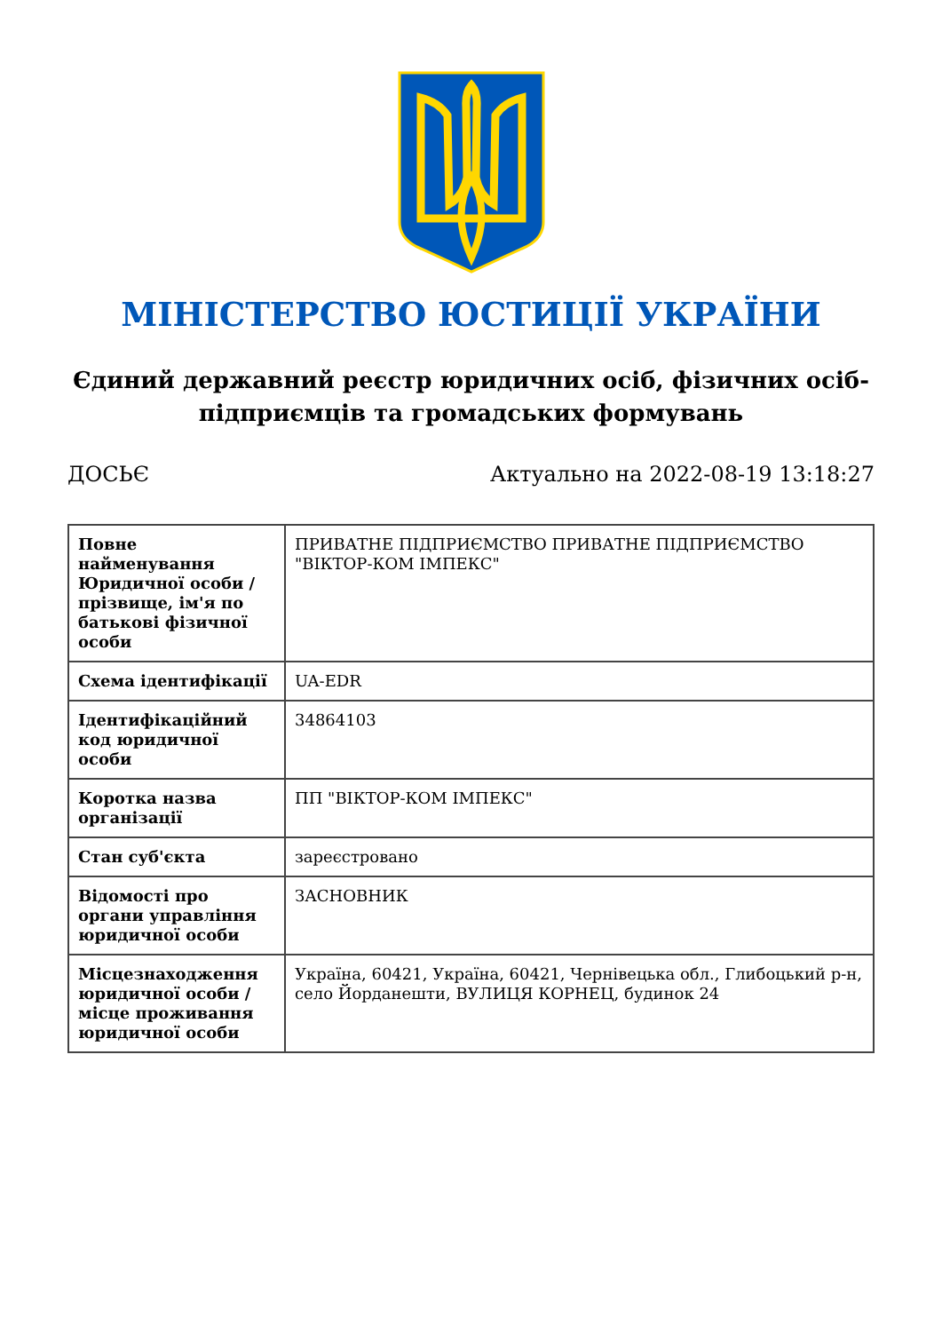МІНІСТЕРСТВО ЮСТИЦІЇ УКРАЇНИ
Єдиний державний реєстр юридичних осіб, фізичних осіб-підприємців та громадських формувань
ДОСЬЄ Актуально на 2022-08-19 13:18:27
| Повне найменування Юридичної особи / прізвище, ім'я по батькові фізичної особи | ПРИВАТНЕ ПІДПРИЄМСТВО ПРИВАТНЕ ПІДПРИЄМСТВО "ВІКТОР-КОМ ІМПЕКС" |
| Схема ідентифікації | UA-EDR |
| Ідентифікаційний код юридичної особи | 34864103 |
| Коротка назва організації | ПП "ВІКТОР-КОМ ІМПЕКС" |
| Стан суб'єкта | зареєстровано |
| Відомості про органи управління юридичної особи | ЗАСНОВНИК |
| Місцезнаходження юридичної особи / місце проживання юридичної особи | Україна, 60421, Україна, 60421, Чернівецька обл., Глибоцький р-н, село Йорданешти, ВУЛИЦЯ КОРНЕЦ, будинок 24 |